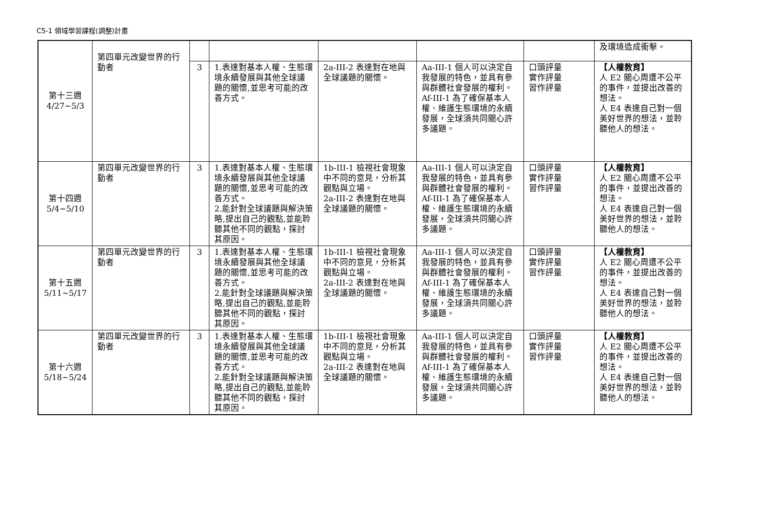C5-1 領域學習課程(調整)計畫
| 第十三週 4/27~5/3 | 第四單元改變世界的行動者 | | | | | | 及環境造成衝擊。 |
| | | 3 | 1.表達對基本人權、生態環境永續發展與其他全球議題的關懷,並思考可能的改善方式。 | 2a-III-2 表達對在地與全球議題的關懷。 | Aa-III-1 個人可以決定自我發展的特色，並具有參與群體社會發展的權利。 Af-III-1 為了確保基本人權、維護生態環境的永續發展，全球須共同關心許多議題。 | 口頭評量 實作評量 習作評量 | 【人權教育】 人 E2 關心周遭不公平的事件，並提出改善的想法。 人 E4 表達自己對一個美好世界的想法，並聆聽他人的想法。 |
| 第十四週 5/4~5/10 | 第四單元改變世界的行動者 | 3 | 1.表達對基本人權、生態環境永續發展與其他全球議題的關懷,並思考可能的改善方式。 2.能針對全球議題與解決策略,提出自己的觀點,並能聆聽其他不同的觀點，探討其原因。 | 1b-III-1 檢視社會現象中不同的意見，分析其觀點與立場。 2a-III-2 表達對在地與全球議題的關懷。 | Aa-III-1 個人可以決定自我發展的特色，並具有參與群體社會發展的權利。 Af-III-1 為了確保基本人權、維護生態環境的永續發展，全球須共同關心許多議題。 | 口頭評量 實作評量 習作評量 | 【人權教育】 人 E2 關心周遭不公平的事件，並提出改善的想法。 人 E4 表達自己對一個美好世界的想法，並聆聽他人的想法。 |
| 第十五週 5/11~5/17 | 第四單元改變世界的行動者 | 3 | 1.表達對基本人權、生態環境永續發展與其他全球議題的關懷,並思考可能的改善方式。 2.能針對全球議題與解決策略,提出自己的觀點,並能聆聽其他不同的觀點，探討其原因。 | 1b-III-1 檢視社會現象中不同的意見，分析其觀點與立場。 2a-III-2 表達對在地與全球議題的關懷。 | Aa-III-1 個人可以決定自我發展的特色，並具有參與群體社會發展的權利。 Af-III-1 為了確保基本人權、維護生態環境的永續發展，全球須共同關心許多議題。 | 口頭評量 實作評量 習作評量 | 【人權教育】 人 E2 關心周遭不公平的事件，並提出改善的想法。 人 E4 表達自己對一個美好世界的想法，並聆聽他人的想法。 |
| 第十六週 5/18~5/24 | 第四單元改變世界的行動者 | 3 | 1.表達對基本人權、生態環境永續發展與其他全球議題的關懷,並思考可能的改善方式。 2.能針對全球議題與解決策略,提出自己的觀點,並能聆聽其他不同的觀點，探討其原因。 | 1b-III-1 檢視社會現象中不同的意見，分析其觀點與立場。 2a-III-2 表達對在地與全球議題的關懷。 | Aa-III-1 個人可以決定自我發展的特色，並具有參與群體社會發展的權利。 Af-III-1 為了確保基本人權、維護生態環境的永續發展，全球須共同關心許多議題。 | 口頭評量 實作評量 習作評量 | 【人權教育】 人 E2 關心周遭不公平的事件，並提出改善的想法。 人 E4 表達自己對一個美好世界的想法，並聆聽他人的想法。 |